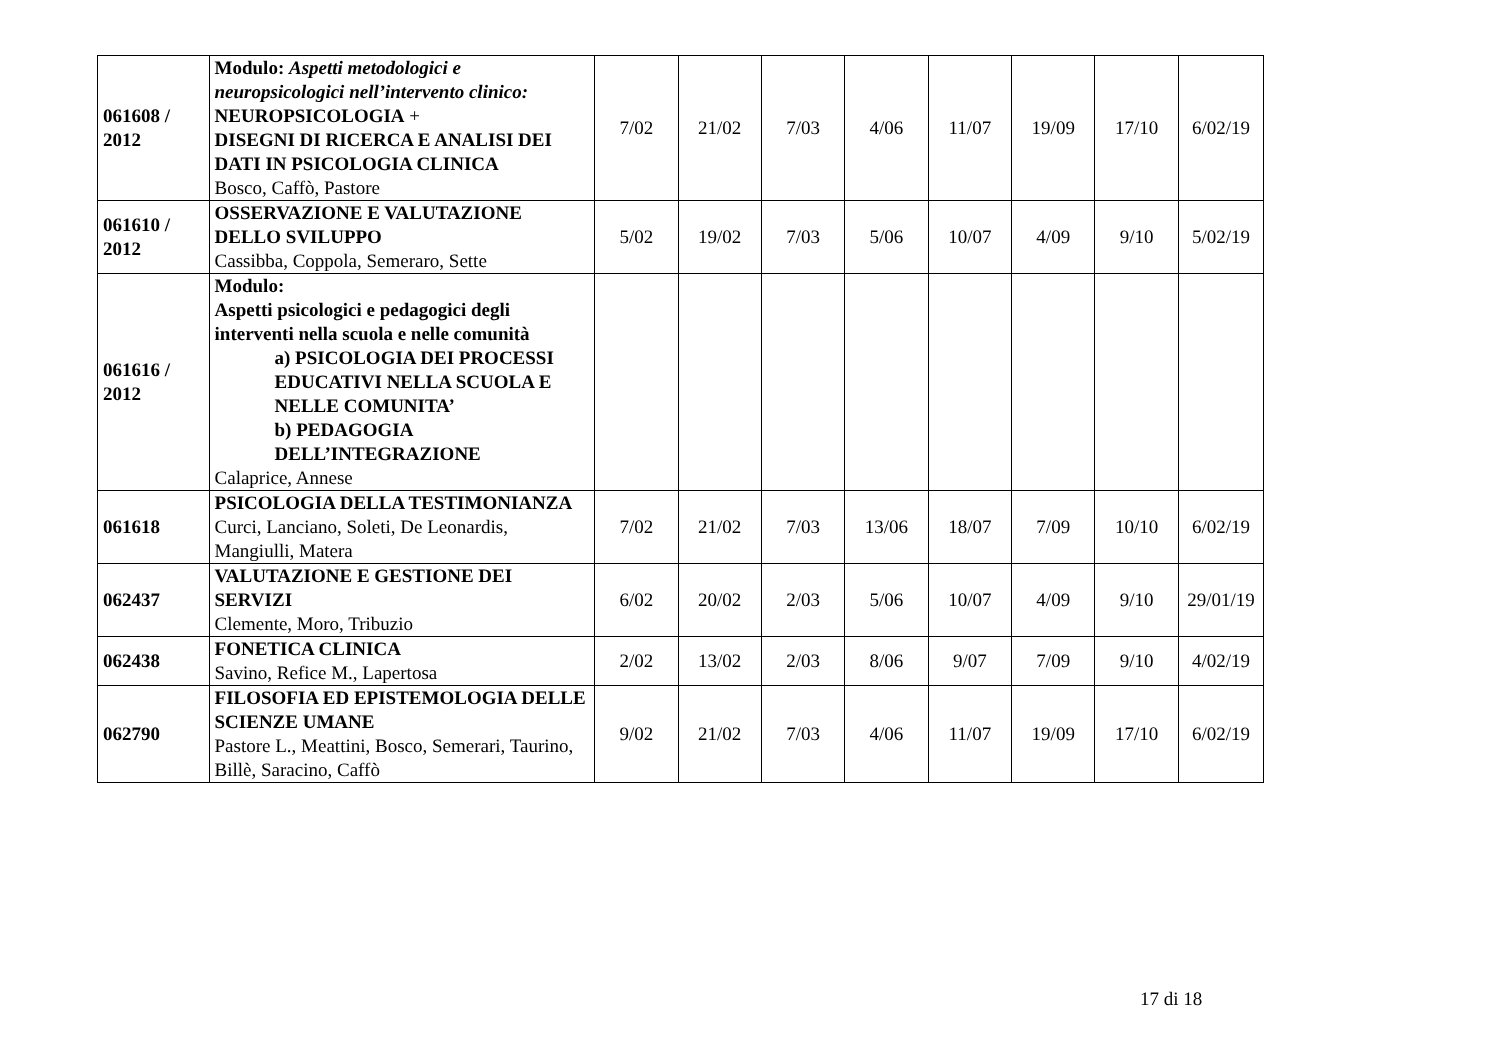| 061608 / 2012 | Modulo: Aspetti metodologici e neuropsicologici nell’intervento clinico: NEUROPSICOLOGIA + DISEGNI DI RICERCA E ANALISI DEI DATI IN PSICOLOGIA CLINICA Bosco, Caffò, Pastore | 7/02 | 21/02 | 7/03 | 4/06 | 11/07 | 19/09 | 17/10 | 6/02/19 |
| 061610 / 2012 | OSSERVAZIONE E VALUTAZIONE DELLO SVILUPPO Cassibba, Coppola, Semeraro, Sette | 5/02 | 19/02 | 7/03 | 5/06 | 10/07 | 4/09 | 9/10 | 5/02/19 |
| 061616 / 2012 | Modulo: Aspetti psicologici e pedagogici degli interventi nella scuola e nelle comunità a) PSICOLOGIA DEI PROCESSI EDUCATIVI NELLA SCUOLA E NELLE COMUNITA’ b) PEDAGOGIA DELL’INTEGRAZIONE Calaprice, Annese | | | | | | | | |
| 061618 | PSICOLOGIA DELLA TESTIMONIANZA Curci, Lanciano, Soleti, De Leonardis, Mangiulli, Matera | 7/02 | 21/02 | 7/03 | 13/06 | 18/07 | 7/09 | 10/10 | 6/02/19 |
| 062437 | VALUTAZIONE E GESTIONE DEI SERVIZI Clemente, Moro, Tribuzio | 6/02 | 20/02 | 2/03 | 5/06 | 10/07 | 4/09 | 9/10 | 29/01/19 |
| 062438 | FONETICA CLINICA Savino, Refice M., Lapertosa | 2/02 | 13/02 | 2/03 | 8/06 | 9/07 | 7/09 | 9/10 | 4/02/19 |
| 062790 | FILOSOFIA ED EPISTEMOLOGIA DELLE SCIENZE UMANE Pastore L., Meattini, Bosco, Semerari, Taurino, Billè, Saracino, Caffò | 9/02 | 21/02 | 7/03 | 4/06 | 11/07 | 19/09 | 17/10 | 6/02/19 |
17 di 18